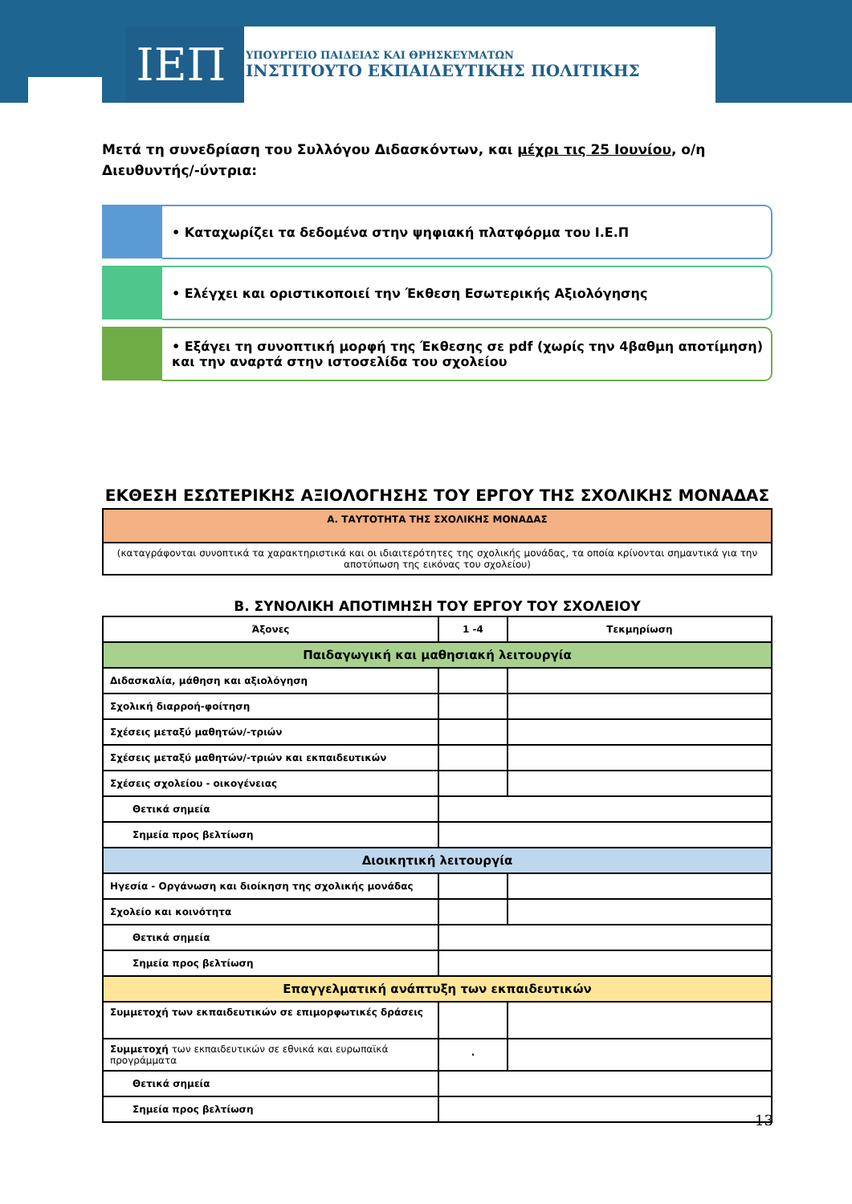ΙΕΠ
ΥΠΟΥΡΓΕΙΟ ΠΑΙΔΕΙΑΣ ΚΑΙ ΘΡΗΣΚΕΥΜΑΤΩΝ
ΙΝΣΤΙΤΟΥΤΟ ΕΚΠΑΙΔΕΥΤΙΚΗΣ ΠΟΛΙΤΙΚΗΣ
Μετά τη συνεδρίαση του Συλλόγου Διδασκόντων, και μέχρι τις 25 Ιουνίου, ο/η Διευθυντής/-ύντρια:
• Καταχωρίζει τα δεδομένα στην ψηφιακή πλατφόρμα του Ι.Ε.Π
• Ελέγχει και οριστικοποιεί την Έκθεση Εσωτερικής Αξιολόγησης
• Εξάγει τη συνοπτική μορφή της Έκθεσης σε pdf (χωρίς την 4βαθμη αποτίμηση) και την αναρτά στην ιστοσελίδα του σχολείου
ΕΚΘΕΣΗ ΕΣΩΤΕΡΙΚΗΣ ΑΞΙΟΛΟΓΗΣΗΣ ΤΟΥ ΕΡΓΟΥ ΤΗΣ ΣΧΟΛΙΚΗΣ ΜΟΝΑΔΑΣ
| Α. ΤΑΥΤΟΤΗΤΑ ΤΗΣ ΣΧΟΛΙΚΗΣ ΜΟΝΑΔΑΣ |
| --- |
| (καταγράφονται συνοπτικά τα χαρακτηριστικά και οι ιδιαιτερότητες της σχολικής μονάδας, τα οποία κρίνονται σημαντικά για την αποτύπωση της εικόνας του σχολείου) |
Β. ΣΥΝΟΛΙΚΗ ΑΠΟΤΙΜΗΣΗ ΤΟΥ ΕΡΓΟΥ ΤΟΥ ΣΧΟΛΕΙΟΥ
| Άξονες | 1 -4 | Τεκμηρίωση |
| --- | --- | --- |
| Παιδαγωγική και μαθησιακή λειτουργία | | |
| Διδασκαλία, μάθηση και αξιολόγηση | | |
| Σχολική διαρροή-φοίτηση | | |
| Σχέσεις μεταξύ μαθητών/-τριών | | |
| Σχέσεις μεταξύ μαθητών/-τριών και εκπαιδευτικών | | |
| Σχέσεις σχολείου - οικογένειας | | |
| Θετικά σημεία | | |
| Σημεία προς βελτίωση | | |
| Διοικητική λειτουργία | | |
| Ηγεσία - Οργάνωση και διοίκηση της σχολικής μονάδας | | |
| Σχολείο και κοινότητα | | |
| Θετικά σημεία | | |
| Σημεία προς βελτίωση | | |
| Επαγγελματική ανάπτυξη των εκπαιδευτικών | | |
| Συμμετοχή των εκπαιδευτικών σε επιμορφωτικές δράσεις | | |
| Συμμετοχή των εκπαιδευτικών σε εθνικά και ευρωπαϊκά προγράμματα | · | |
| Θετικά σημεία | | |
| Σημεία προς βελτίωση | | |
13